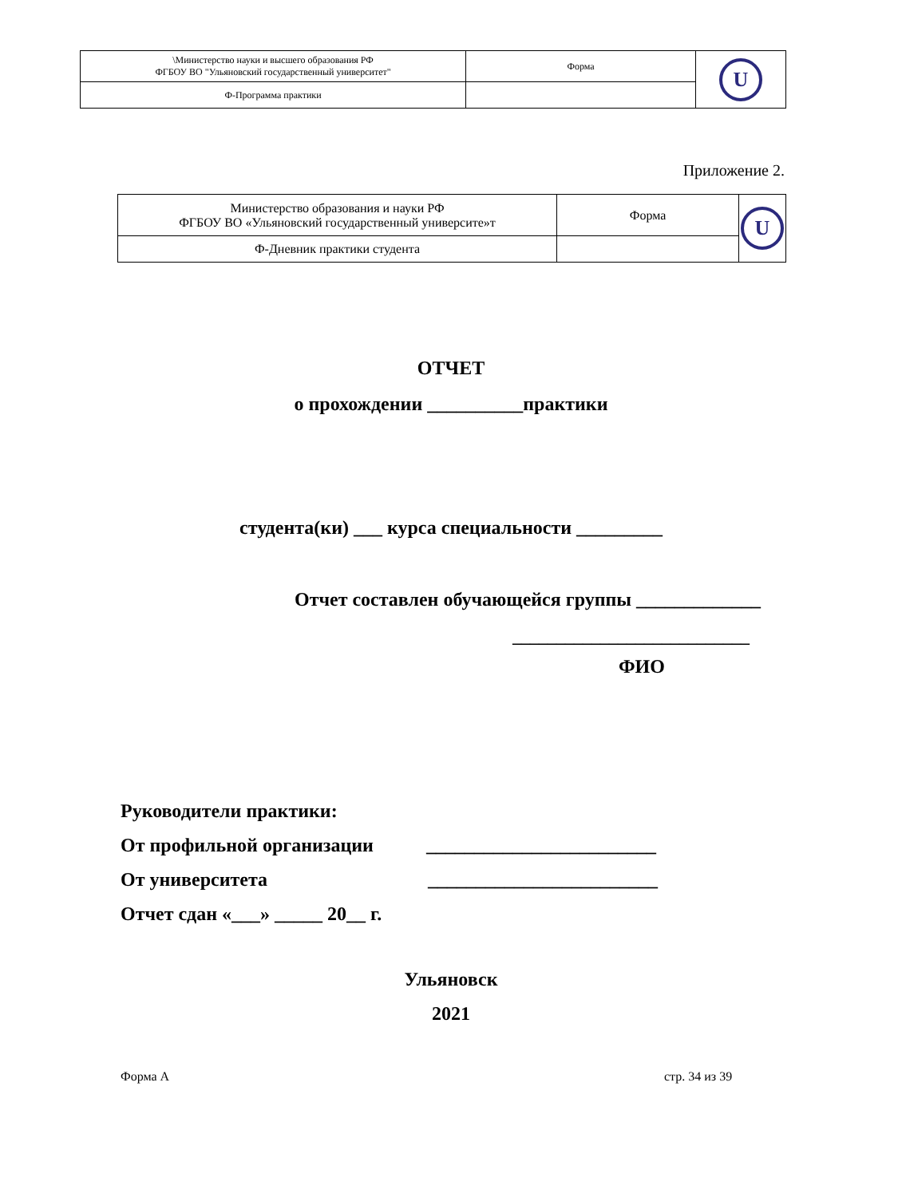| \Министерство науки и высшего образования РФ ФГБОУ ВО "Ульяновский государственный университет" | Форма | U |
| Ф-Программа практики | | |
Приложение 2.
| Министерство образования и науки РФ ФГБОУ ВО «Ульяновский государственный университе»т | Форма | U |
| Ф-Дневник практики студента | | |
ОТЧЕТ
о прохождении __________практики
студента(ки) ___ курса специальности _________
Отчет составлен обучающейся группы _____________
___________________________
ФИО
Руководители практики:
От профильной организации ________________________
От университета ________________________
Отчет сдан «___» _____ 20__ г.
Ульяновск
2021
Форма А стр. 34 из 39